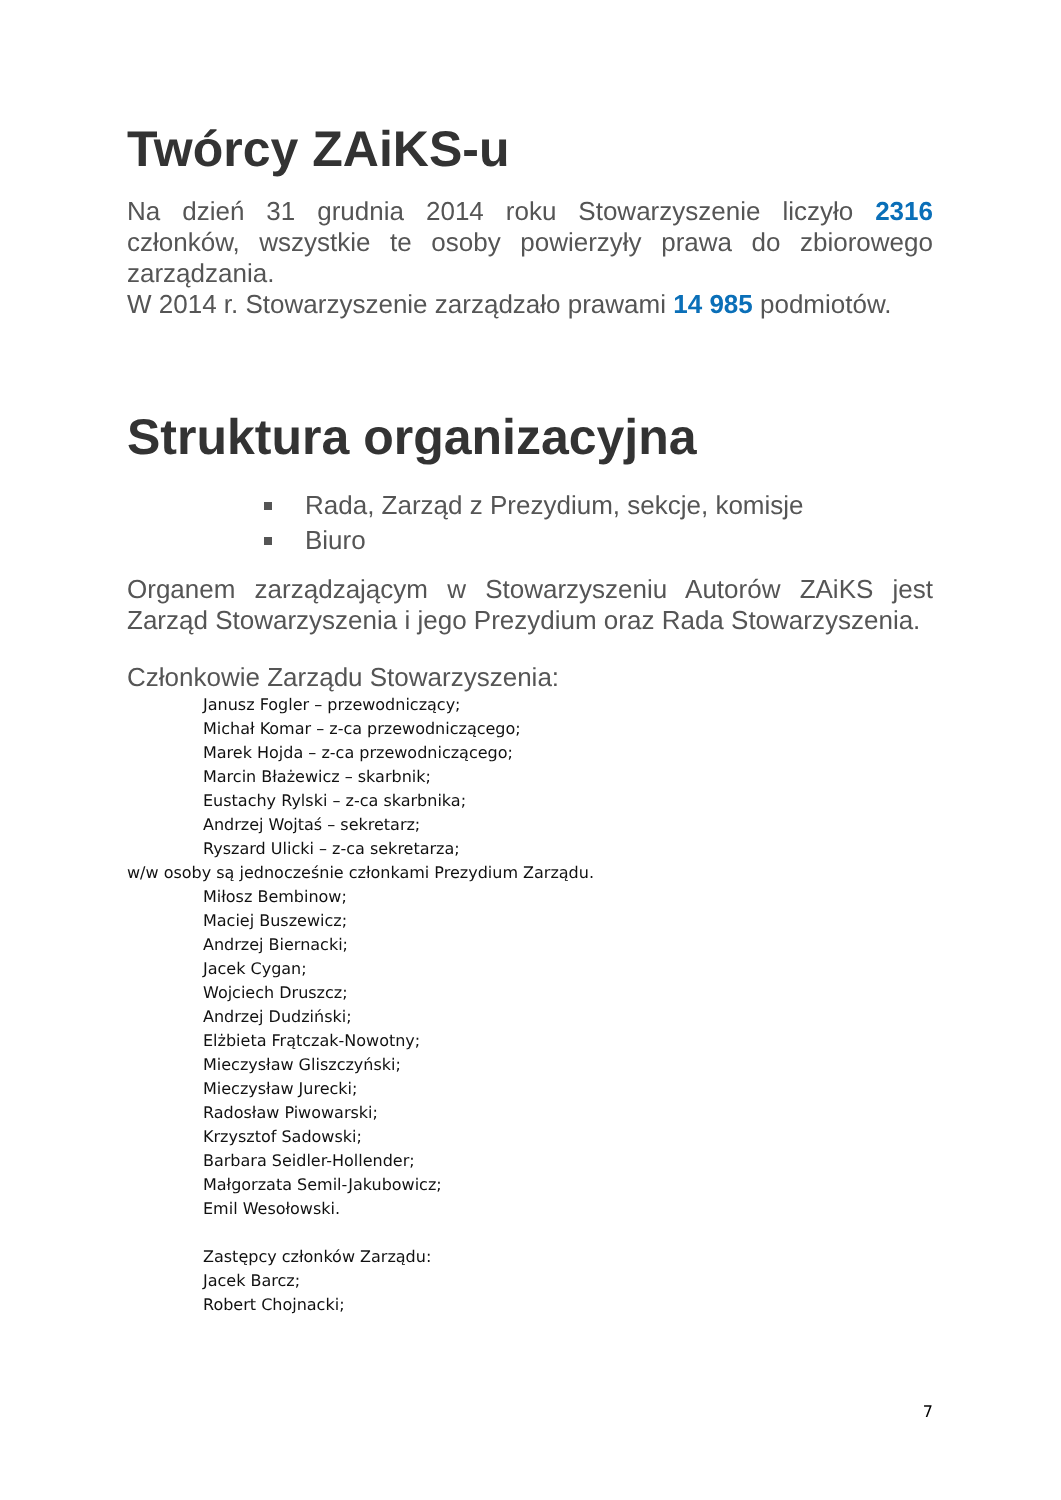Twórcy ZAiKS-u
Na dzień 31 grudnia 2014 roku Stowarzyszenie liczyło 2316 członków, wszystkie te osoby powierzyły prawa do zbiorowego zarządzania.
W 2014 r. Stowarzyszenie zarządzało prawami 14 985 podmiotów.
Struktura organizacyjna
Rada, Zarząd z Prezydium, sekcje, komisje
Biuro
Organem zarządzającym w Stowarzyszeniu Autorów ZAiKS jest Zarząd Stowarzyszenia i jego Prezydium oraz Rada Stowarzyszenia.
Członkowie Zarządu Stowarzyszenia:
Janusz Fogler – przewodniczący;
Michał Komar – z-ca przewodniczącego;
Marek Hojda – z-ca przewodniczącego;
Marcin Błażewicz – skarbnik;
Eustachy Rylski – z-ca skarbnika;
Andrzej Wojtaś – sekretarz;
Ryszard Ulicki – z-ca sekretarza;
w/w osoby są jednocześnie członkami Prezydium Zarządu.
Miłosz Bembinow;
Maciej Buszewicz;
Andrzej Biernacki;
Jacek Cygan;
Wojciech Druszcz;
Andrzej Dudziński;
Elżbieta Frątczak-Nowotny;
Mieczysław Gliszczyński;
Mieczysław Jurecki;
Radosław Piwowarski;
Krzysztof Sadowski;
Barbara Seidler-Hollender;
Małgorzata Semil-Jakubowicz;
Emil Wesołowski.
Zastępcy członków Zarządu:
Jacek Barcz;
Robert Chojnacki;
7